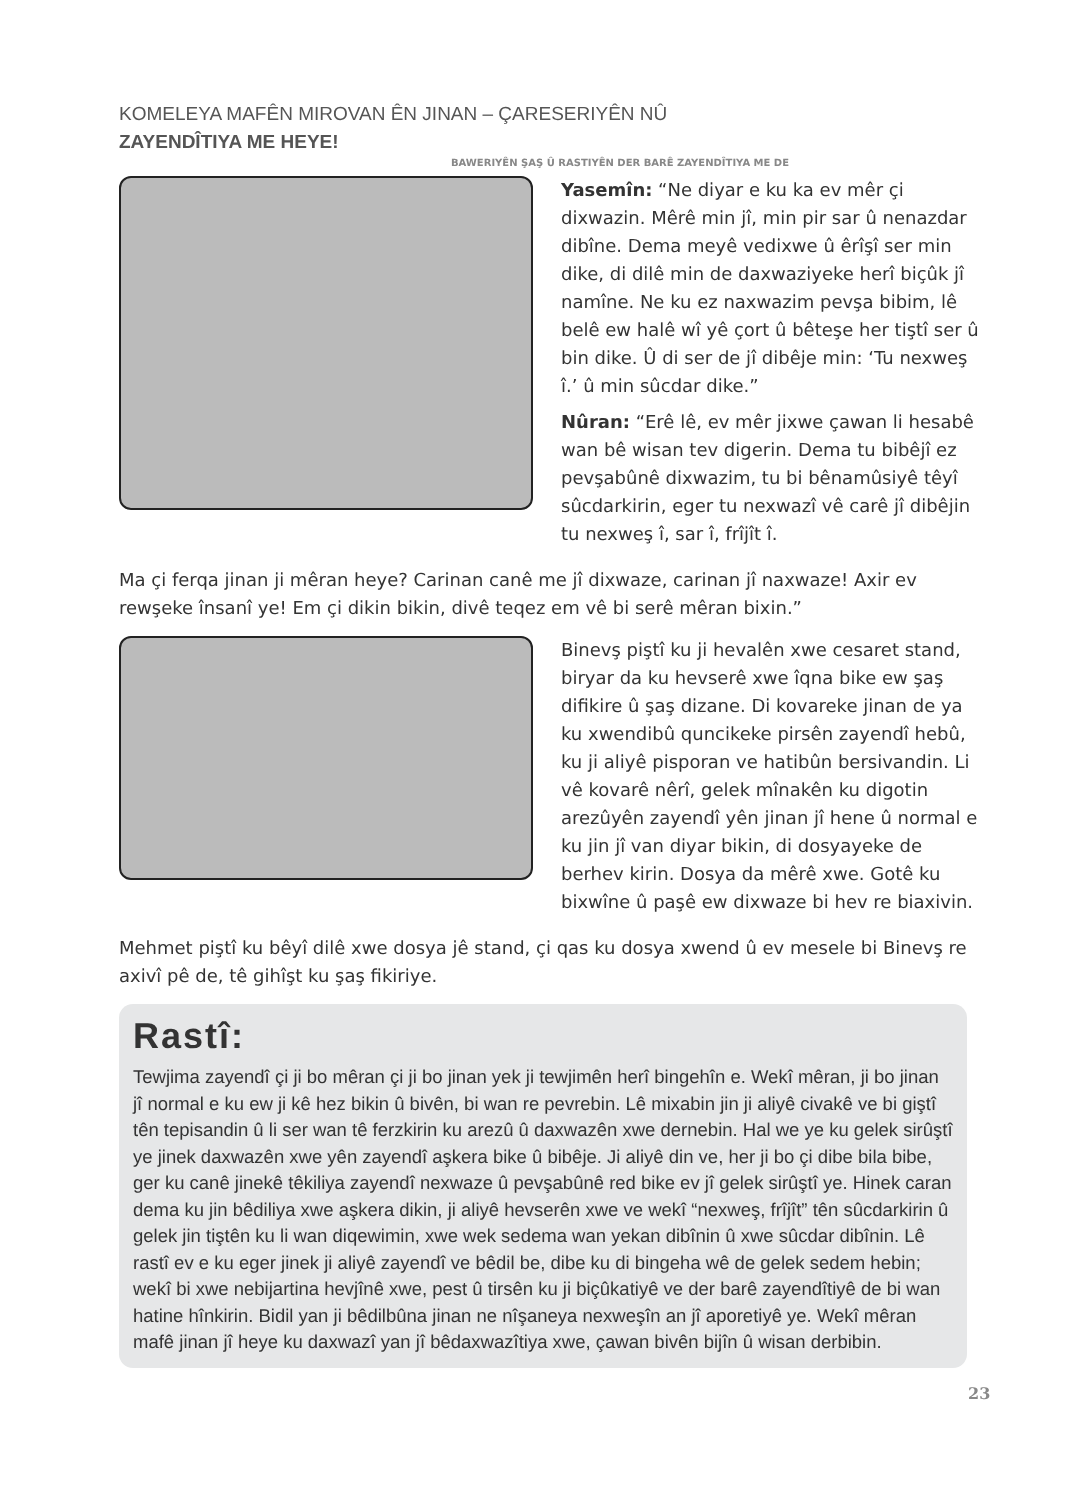KOMELEYA MAFÊN MIROVAN ÊN JINAN – ÇARESERIYÊN NÛ ZAYENDÎTIYA ME HEYE!
BAWERIYÊN ŞAŞ Û RASTIYÊN DER BARÊ ZAYENDÎTIYA ME DE
Yasemîn: “Ne diyar e ku ka ev mêr çi dixwazin. Mêrê min jî, min pir sar û nenazdar dibîne. Dema meyê vedixwe û êrîşî ser min dike, di dilê min de daxwaziyeke herî biçûk jî namîne. Ne ku ez naxwazim pevşa bibim, lê belê ew halê wî yê çort û bêteşe her tiştî ser û bin dike. Û di ser de jî dibêje min: ‘Tu nexweş î.’ û min sûcdar dike.”
Nûran: “Erê lê, ev mêr jixwe çawan li hesabê wan bê wisan tev digerin. Dema tu bibêjî ez pevşabûnê dixwazim, tu bi bênamûsiyê têyî sûcdarkirin, eger tu nexwazî vê carê jî dibêjin tu nexweş î, sar î, frîjît î.
Ma çi ferqa jinan ji mêran heye? Carinan canê me jî dixwaze, carinan jî naxwaze! Axir ev rewşeke însanî ye! Em çi dikin bikin, divê teqez em vê bi serê mêran bixin.”
Binevş piştî ku ji hevalên xwe cesaret stand, biryar da ku hevserê xwe îqna bike ew şaş difikire û şaş dizane. Di kovareke jinan de ya ku xwendibû quncikeke pirsên zayendî hebû, ku ji aliyê pisporan ve hatibûn bersivandin. Li vê kovarê nêrî, gelek mînakên ku digotin arezûyên zayendî yên jinan jî hene û normal e ku jin jî van diyar bikin, di dosyayeke de berhev kirin. Dosya da mêrê xwe. Gotê ku bixwîne û paşê ew dixwaze bi hev re biaxivin.
Mehmet piştî ku bêyî dilê xwe dosya jê stand, çi qas ku dosya xwend û ev mesele bi Binevş re axivî pê de, tê gihîşt ku şaş fikiriye.
Rastî:
Tewjima zayendî çi ji bo mêran çi ji bo jinan yek ji tewjimên herî bingehîn e. Wekî mêran, ji bo jinan jî normal e ku ew ji kê hez bikin û bivên, bi wan re pevrebin. Lê mixabin jin ji aliyê civakê ve bi giştî tên tepisandin û li ser wan tê ferzkirin ku arezû û daxwazên xwe dernebin. Hal we ye ku gelek sirûştî ye jinek daxwazên xwe yên zayendî aşkera bike û bibêje. Ji aliyê din ve, her ji bo çi dibe bila bibe, ger ku canê jinekê têkiliya zayendî nexwaze û pevşabûnê red bike ev jî gelek sirûştî ye. Hinek caran dema ku jin bêdiliya xwe aşkera dikin, ji aliyê hevserên xwe ve wekî “nexweş, frîjît” tên sûcdarkirin û gelek jin tiştên ku li wan diqewimin, xwe wek sedema wan yekan dibînin û xwe sûcdar dibînin. Lê rastî ev e ku eger jinek ji aliyê zayendî ve bêdil be, dibe ku di bingeha wê de gelek sedem hebin; wekî bi xwe nebijartina hevjînê xwe, pest û tirsên ku ji biçûkatiyê ve der barê zayendîtiyê de bi wan hatine hînkirin. Bidil yan ji bêdilbûna jinan ne nîşaneya nexweşîn an jî aporetiyê ye. Wekî mêran mafê jinan jî heye ku daxwazî yan jî bêdaxwazîtiya xwe, çawan bivên bijîn û wisan derbibin.
23